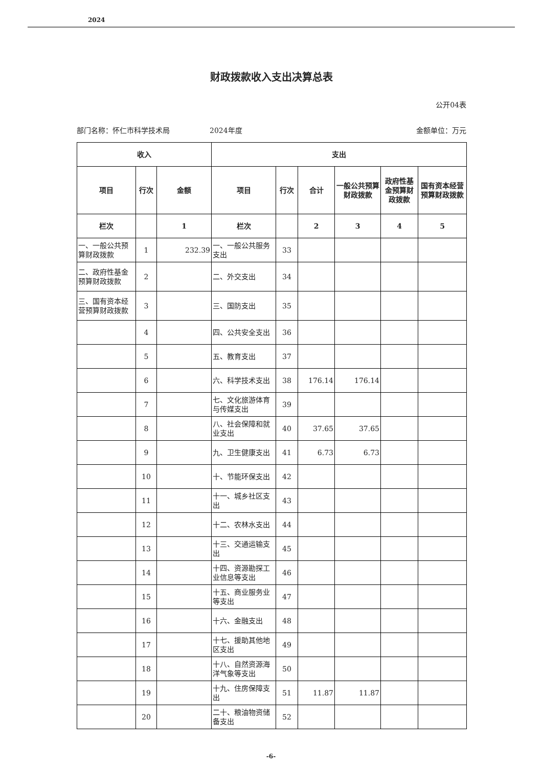2024
财政拨款收入支出决算总表
公开04表
部门名称：怀仁市科学技术局 2024年度 金额单位：万元
| 收入 | | | 支出 | | | | | |
| --- | --- | --- | --- | --- | --- | --- | --- | --- |
| 项目 | 行次 | 金额 | 项目 | 行次 | 合计 | 一般公共预算财政拨款 | 政府性基金预算财政拨款 | 国有资本经营预算财政拨款 |
| 栏次 | | 1 | 栏次 | | 2 | 3 | 4 | 5 |
| 一、一般公共预算财政拨款 | 1 | 232.39 | 一、一般公共服务支出 | 33 | | | | |
| 二、政府性基金预算财政拨款 | 2 | | 二、外交支出 | 34 | | | | |
| 三、国有资本经营预算财政拨款 | 3 | | 三、国防支出 | 35 | | | | |
| | 4 | | 四、公共安全支出 | 36 | | | | |
| | 5 | | 五、教育支出 | 37 | | | | |
| | 6 | | 六、科学技术支出 | 38 | 176.14 | 176.14 | | |
| | 7 | | 七、文化旅游体育与传媒支出 | 39 | | | | |
| | 8 | | 八、社会保障和就业支出 | 40 | 37.65 | 37.65 | | |
| | 9 | | 九、卫生健康支出 | 41 | 6.73 | 6.73 | | |
| | 10 | | 十、节能环保支出 | 42 | | | | |
| | 11 | | 十一、城乡社区支出 | 43 | | | | |
| | 12 | | 十二、农林水支出 | 44 | | | | |
| | 13 | | 十三、交通运输支出 | 45 | | | | |
| | 14 | | 十四、资源勘探工业信息等支出 | 46 | | | | |
| | 15 | | 十五、商业服务业等支出 | 47 | | | | |
| | 16 | | 十六、金融支出 | 48 | | | | |
| | 17 | | 十七、援助其他地区支出 | 49 | | | | |
| | 18 | | 十八、自然资源海洋气象等支出 | 50 | | | | |
| | 19 | | 十九、住房保障支出 | 51 | 11.87 | 11.87 | | |
| | 20 | | 二十、粮油物资储备支出 | 52 | | | | |
-6-